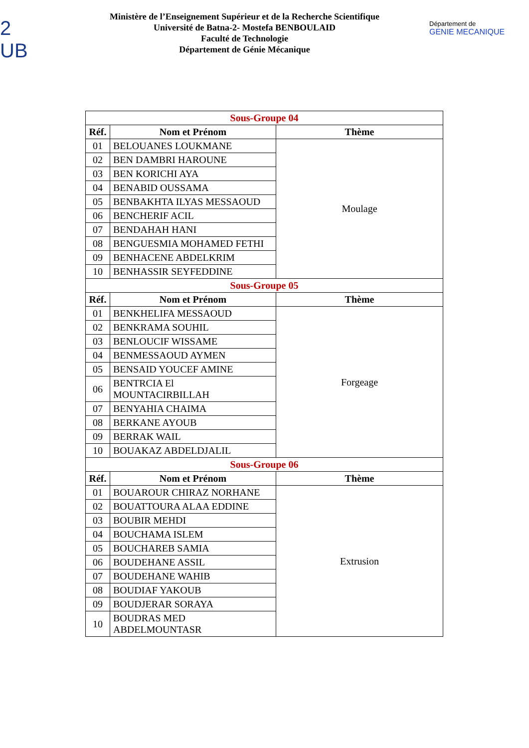2
UB
Ministère de l’Enseignement Supérieur et de la Recherche Scientifique
Université de Batna-2- Mostefa BENBOULAID
Faculté de Technologie
Département de Génie Mécanique
Département de
GENIE MECANIQUE
| Sous-Groupe 04 | | |
| Réf. | Nom et Prénom | Thème |
| 01 | BELOUANES LOUKMANE | Moulage |
| 02 | BEN DAMBRI HAROUNE | |
| 03 | BEN KORICHI AYA | |
| 04 | BENABID OUSSAMA | |
| 05 | BENBAKHTA ILYAS MESSAOUD | |
| 06 | BENCHERIF ACIL | |
| 07 | BENDAHAH HANI | |
| 08 | BENGUESMIA MOHAMED FETHI | |
| 09 | BENHACENE ABDELKRIM | |
| 10 | BENHASSIR SEYFEDDINE | |
| Sous-Groupe 05 | | |
| Réf. | Nom et Prénom | Thème |
| 01 | BENKHELIFA MESSAOUD | Forgeage |
| 02 | BENKRAMA SOUHIL | |
| 03 | BENLOUCIF WISSAME | |
| 04 | BENMESSAOUD AYMEN | |
| 05 | BENSAID YOUCEF AMINE | |
| 06 | BENTRCIA El MOUNTACIRBILLAH | |
| 07 | BENYAHIA CHAIMA | |
| 08 | BERKANE AYOUB | |
| 09 | BERRAK WAIL | |
| 10 | BOUAKAZ ABDELDJALIL | |
| Sous-Groupe 06 | | |
| Réf. | Nom et Prénom | Thème |
| 01 | BOUAROUR CHIRAZ NORHANE | Extrusion |
| 02 | BOUATTOURA ALAA EDDINE | |
| 03 | BOUBIR MEHDI | |
| 04 | BOUCHAMA ISLEM | |
| 05 | BOUCHAREB SAMIA | |
| 06 | BOUDEHANE ASSIL | |
| 07 | BOUDEHANE WAHIB | |
| 08 | BOUDIAF YAKOUB | |
| 09 | BOUDJERAR SORAYA | |
| 10 | BOUDRAS MED ABDELMOUNTASR | |